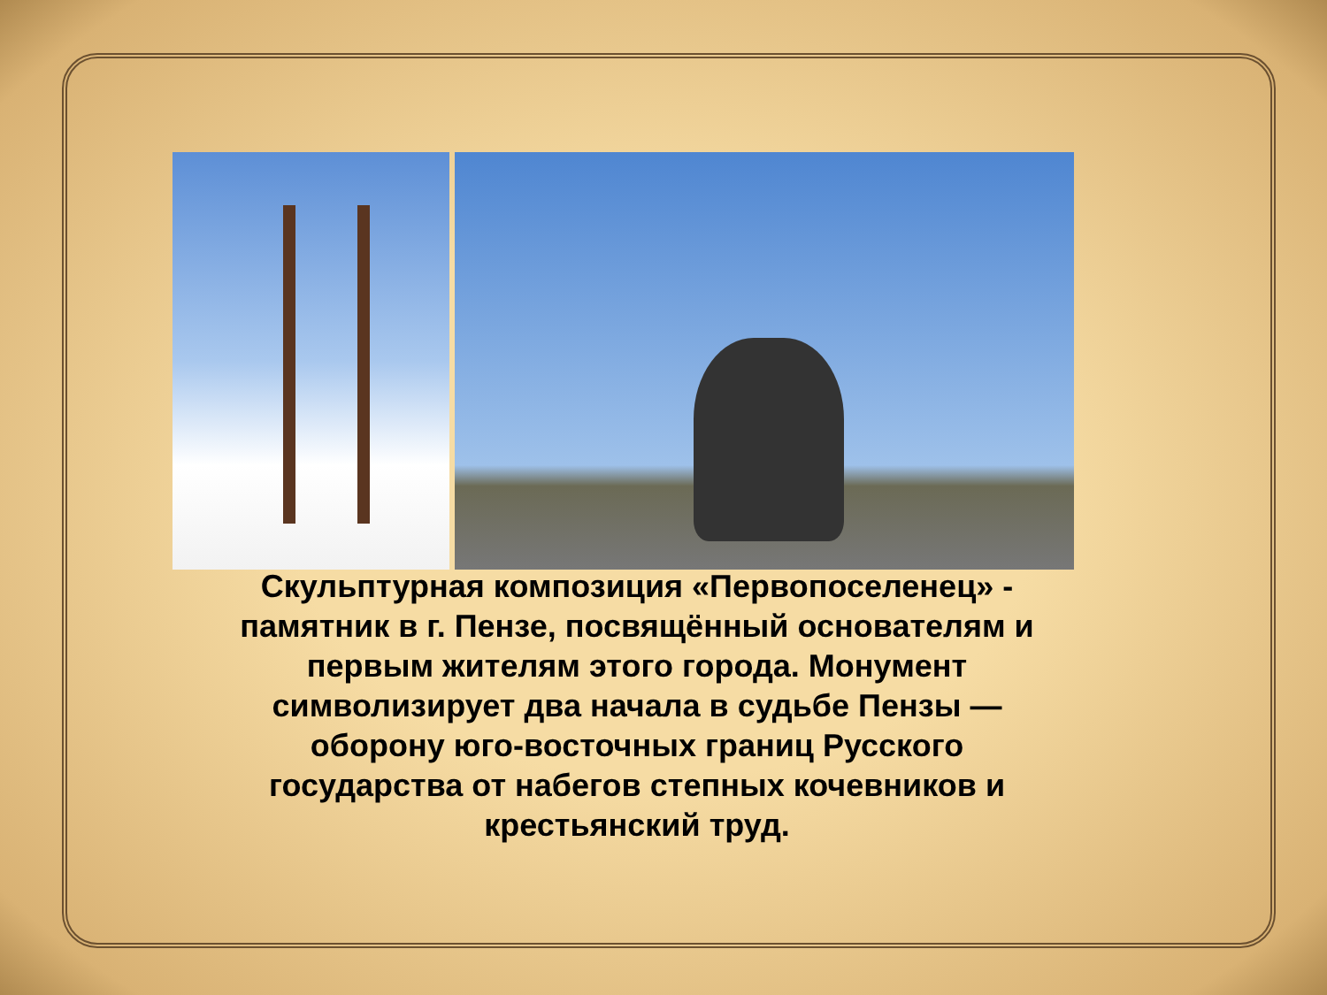Скульптурная композиция «Первопоселенец» - памятник в г. Пензе, посвящённый основателям и первым жителям этого города. Монумент символизирует два начала в судьбе Пензы — оборону юго-восточных границ Русского государства от набегов степных кочевников и крестьянский труд.